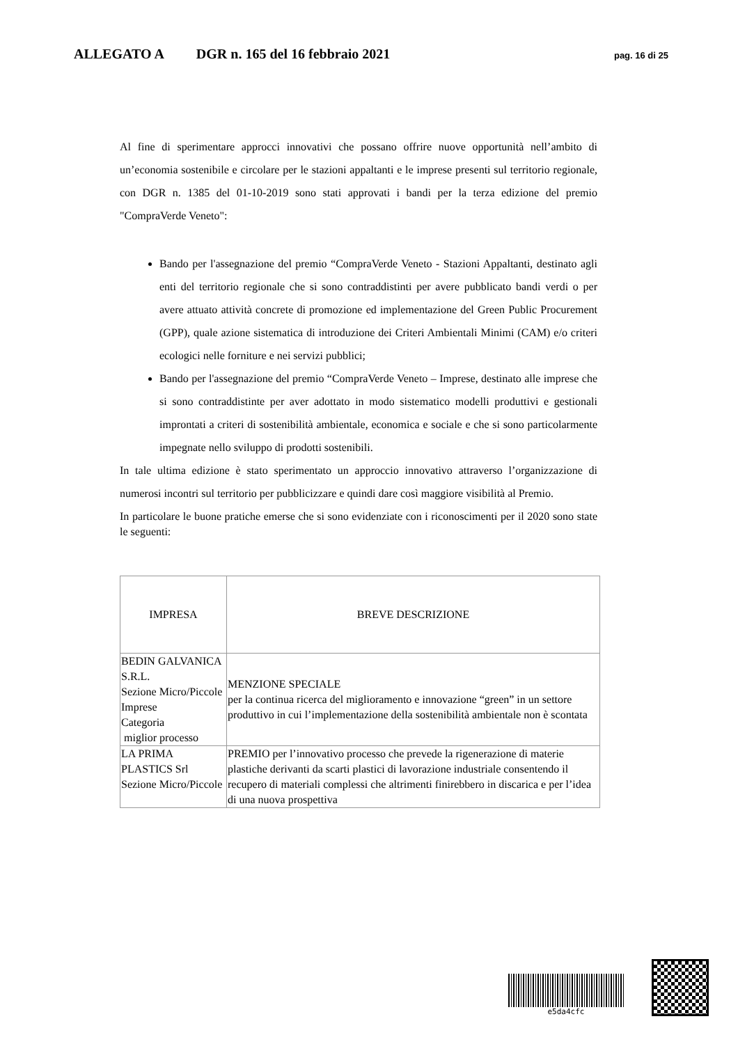ALLEGATO A DGR n. 165 del 16 febbraio 2021 pag. 16 di 25
Al fine di sperimentare approcci innovativi che possano offrire nuove opportunità nell’ambito di un’economia sostenibile e circolare per le stazioni appaltanti e le imprese presenti sul territorio regionale, con DGR n. 1385 del 01-10-2019 sono stati approvati i bandi per la terza edizione del premio "CompraVerde Veneto":
Bando per l'assegnazione del premio “CompraVerde Veneto - Stazioni Appaltanti, destinato agli enti del territorio regionale che si sono contraddistinti per avere pubblicato bandi verdi o per avere attuato attività concrete di promozione ed implementazione del Green Public Procurement (GPP), quale azione sistematica di introduzione dei Criteri Ambientali Minimi (CAM) e/o criteri ecologici nelle forniture e nei servizi pubblici;
Bando per l'assegnazione del premio “CompraVerde Veneto – Imprese, destinato alle imprese che si sono contraddistinte per aver adottato in modo sistematico modelli produttivi e gestionali improntati a criteri di sostenibilità ambientale, economica e sociale e che si sono particolarmente impegnate nello sviluppo di prodotti sostenibili.
In tale ultima edizione è stato sperimentato un approccio innovativo attraverso l’organizzazione di numerosi incontri sul territorio per pubblicizzare e quindi dare così maggiore visibilità al Premio.
In particolare le buone pratiche emerse che si sono evidenziate con i riconoscimenti per il 2020 sono state le seguenti:
| IMPRESA | BREVE DESCRIZIONE |
| --- | --- |
| BEDIN GALVANICA S.R.L. Sezione Micro/Piccole Imprese Categoria miglior processo | MENZIONE SPECIALE per la continua ricerca del miglioramento e innovazione “green” in un settore produttivo in cui l’implementazione della sostenibilità ambientale non è scontata |
| LA PRIMA PLASTICS Srl Sezione Micro/Piccole | PREMIO per l’innovativo processo che prevede la rigenerazione di materie plastiche derivanti da scarti plastici di lavorazione industriale consentendo il recupero di materiali complessi che altrimenti finirebbero in discarica e per l’idea di una nuova prospettiva |
e5da4cfc